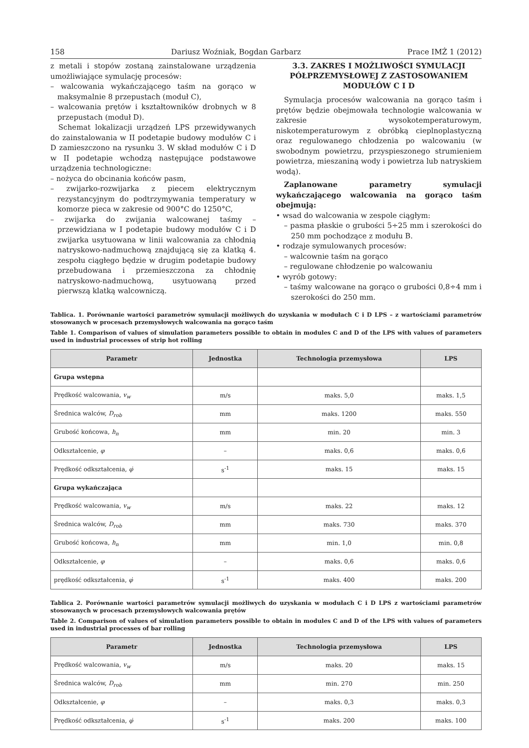158 Dariusz Woźniak, Bogdan Garbarz Prace IMŻ 1 (2012)
z metali i stopów zostaną zainstalowane urządzenia umożliwiające symulację procesów:
– walcowania wykańczającego taśm na gorąco w maksymalnie 8 przepustach (moduł C),
– walcowania prętów i kształtowników drobnych w 8 przepustach (moduł D).
Schemat lokalizacji urządzeń LPS przewidywanych do zainstalowania w II podetapie budowy modułów C i D zamieszczono na rysunku 3. W skład modułów C i D w II podetapie wchodzą następujące podstawowe urządzenia technologiczne:
– nożyca do obcinania końców pasm,
– zwijarko-rozwijarka z piecem elektrycznym rezystancyjnym do podtrzymywania temperatury w komorze pieca w zakresie od 900°C do 1250°C,
– zwijarka do zwijania walcowanej taśmy – przewidziana w I podetapie budowy modułów C i D zwijarka usytuowana w linii walcowania za chłodnią natryskowo-nadmuchową znajdującą się za klatką 4. zespołu ciągłego będzie w drugim podetapie budowy przebudowana i przemieszczona za chłodnię natryskowo-nadmuchową, usytuowaną przed pierwszą klatką walcowniczą.
3.3. ZAKRES I MOŻLIWOŚCI SYMULACJI PÓŁPRZEMYSŁOWEJ Z ZASTOSOWANIEM MODUŁÓW C I D
Symulacja procesów walcowania na gorąco taśm i prętów będzie obejmowała technologie walcowania w zakresie wysokotemperaturowym, niskotemperaturowym z obróbką cieplnoplastyczną oraz regulowanego chłodzenia po walcowaniu (w swobodnym powietrzu, przyspieszonego strumieniem powietrza, mieszaniną wody i powietrza lub natryskiem wodą).
Zaplanowane parametry symulacji wykańczającego walcowania na gorąco taśm obejmują:
• wsad do walcowania w zespole ciągłym:
– pasma płaskie o grubości 5÷25 mm i szerokości do 250 mm pochodzące z modułu B.
• rodzaje symulowanych procesów:
– walcownie taśm na gorąco
– regulowane chłodzenie po walcowaniu
• wyrób gotowy:
– taśmy walcowane na gorąco o grubości 0,8÷4 mm i szerokości do 250 mm.
Tablica. 1. Porównanie wartości parametrów symulacji możliwych do uzyskania w modułach C i D LPS – z wartościami parametrów stosowanych w procesach przemysłowych walcowania na gorąco taśm
Table 1. Comparison of values of simulation parameters possible to obtain in modules C and D of the LPS with values of parameters used in industrial processes of strip hot rolling
| Parametr | Jednostka | Technologia przemysłowa | LPS |
| --- | --- | --- | --- |
| Grupa wstępna | | | |
| Prędkość walcowania, v<sub>w</sub> | m/s | maks. 5,0 | maks. 1,5 |
| Średnica walców, D<sub>rob</sub> | mm | maks. 1200 | maks. 550 |
| Grubość końcowa, h<sub>n</sub> | mm | min. 20 | min. 3 |
| Odkształcenie, φ | – | maks. 0,6 | maks. 0,6 |
| Prędkość odkształcenia, φ̇ | s<sup>-1</sup> | maks. 15 | maks. 15 |
| Grupa wykańczająca | | | |
| Prędkość walcowania, v<sub>w</sub> | m/s | maks. 22 | maks. 12 |
| Średnica walców, D<sub>rob</sub> | mm | maks. 730 | maks. 370 |
| Grubość końcowa, h<sub>n</sub> | mm | min. 1,0 | min. 0,8 |
| Odkształcenie, φ | – | maks. 0,6 | maks. 0,6 |
| prędkość odkształcenia, φ̇ | s<sup>-1</sup> | maks. 400 | maks. 200 |
Tablica 2. Porównanie wartości parametrów symulacji możliwych do uzyskania w modułach C i D LPS z wartościami parametrów stosowanych w procesach przemysłowych walcowania prętów
Table 2. Comparison of values of simulation parameters possible to obtain in modules C and D of the LPS with values of parameters used in industrial processes of bar rolling
| Parametr | Jednostka | Technologia przemysłowa | LPS |
| --- | --- | --- | --- |
| Prędkość walcowania, v<sub>w</sub> | m/s | maks. 20 | maks. 15 |
| Średnica walców, D<sub>rob</sub> | mm | min. 270 | min. 250 |
| Odkształcenie, φ | – | maks. 0,3 | maks. 0,3 |
| Prędkość odkształcenia, φ̇ | s<sup>-1</sup> | maks. 200 | maks. 100 |